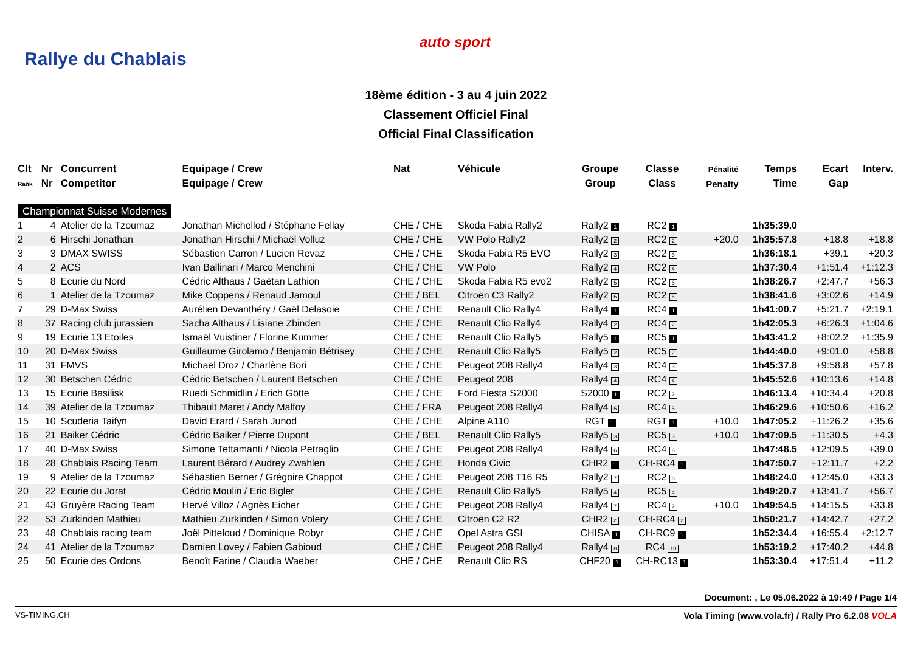Rallye du Chablais
auto sport
18ème édition - 3 au 4 juin 2022
Classement Officiel Final
Official Final Classification
| Clt | Nr | Concurrent | Equipage / Crew | Nat | Véhicule | Groupe | Classe | Pénalité | Temps | Ecart | Interv. |
| --- | --- | --- | --- | --- | --- | --- | --- | --- | --- | --- | --- |
| Rank | Nr | Competitor | Equipage / Crew | | | Group | Class | Penalty | Time | Gap | |
| Championnat Suisse Modernes | | | | | | | | | | | |
| 1 | 4 | Atelier de la Tzoumaz | Jonathan Michellod / Stéphane Fellay | CHE / CHE | Skoda Fabia Rally2 | Rally2 1 | RC2 1 | | 1h35:39.0 | | |
| 2 | 6 | Hirschi Jonathan | Jonathan Hirschi / Michaël Volluz | CHE / CHE | VW Polo Rally2 | Rally2 2 | RC2 2 | +20.0 | 1h35:57.8 | +18.8 | +18.8 |
| 3 | 3 | DMAX SWISS | Sébastien Carron / Lucien Revaz | CHE / CHE | Skoda Fabia R5 EVO | Rally2 3 | RC2 3 | | 1h36:18.1 | +39.1 | +20.3 |
| 4 | 2 | ACS | Ivan Ballinari / Marco Menchini | CHE / CHE | VW Polo | Rally2 4 | RC2 4 | | 1h37:30.4 | +1:51.4 | +1:12.3 |
| 5 | 8 | Ecurie du Nord | Cédric Althaus / Gaëtan Lathion | CHE / CHE | Skoda Fabia R5 evo2 | Rally2 5 | RC2 5 | | 1h38:26.7 | +2:47.7 | +56.3 |
| 6 | 1 | Atelier de la Tzoumaz | Mike Coppens / Renaud Jamoul | CHE / BEL | Citroën C3 Rally2 | Rally2 6 | RC2 6 | | 1h38:41.6 | +3:02.6 | +14.9 |
| 7 | 29 | D-Max Swiss | Aurélien Devanthéry / Gaël Delasoie | CHE / CHE | Renault Clio Rally4 | Rally4 1 | RC4 1 | | 1h41:00.7 | +5:21.7 | +2:19.1 |
| 8 | 37 | Racing club jurassien | Sacha Althaus / Lisiane Zbinden | CHE / CHE | Renault Clio Rally4 | Rally4 2 | RC4 2 | | 1h42:05.3 | +6:26.3 | +1:04.6 |
| 9 | 19 | Ecurie 13 Etoiles | Ismaël Vuistiner / Florine Kummer | CHE / CHE | Renault Clio Rally5 | Rally5 1 | RC5 1 | | 1h43:41.2 | +8:02.2 | +1:35.9 |
| 10 | 20 | D-Max Swiss | Guillaume Girolamo / Benjamin Bétrisey | CHE / CHE | Renault Clio Rally5 | Rally5 2 | RC5 2 | | 1h44:40.0 | +9:01.0 | +58.8 |
| 11 | 31 | FMVS | Michaël Droz / Charlène Bori | CHE / CHE | Peugeot 208 Rally4 | Rally4 3 | RC4 3 | | 1h45:37.8 | +9:58.8 | +57.8 |
| 12 | 30 | Betschen Cédric | Cédric Betschen / Laurent Betschen | CHE / CHE | Peugeot 208 | Rally4 4 | RC4 4 | | 1h45:52.6 | +10:13.6 | +14.8 |
| 13 | 15 | Ecurie Basilisk | Ruedi Schmidlin / Erich Götte | CHE / CHE | Ford Fiesta S2000 | S2000 1 | RC2 7 | | 1h46:13.4 | +10:34.4 | +20.8 |
| 14 | 39 | Atelier de la Tzoumaz | Thibault Maret / Andy Malfoy | CHE / FRA | Peugeot 208 Rally4 | Rally4 5 | RC4 5 | | 1h46:29.6 | +10:50.6 | +16.2 |
| 15 | 10 | Scuderia Taifyn | David Erard / Sarah Junod | CHE / CHE | Alpine A110 | RGT 1 | RGT 1 | +10.0 | 1h47:05.2 | +11:26.2 | +35.6 |
| 16 | 21 | Baiker Cédric | Cédric Baiker / Pierre Dupont | CHE / BEL | Renault Clio Rally5 | Rally5 3 | RC5 3 | +10.0 | 1h47:09.5 | +11:30.5 | +4.3 |
| 17 | 40 | D-Max Swiss | Simone Tettamanti / Nicola Petraglio | CHE / CHE | Peugeot 208 Rally4 | Rally4 6 | RC4 6 | | 1h47:48.5 | +12:09.5 | +39.0 |
| 18 | 28 | Chablais Racing Team | Laurent Bérard / Audrey Zwahlen | CHE / CHE | Honda Civic | CHR2 1 | CH-RC4 1 | | 1h47:50.7 | +12:11.7 | +2.2 |
| 19 | 9 | Atelier de la Tzoumaz | Sébastien Berner / Grégoire Chappot | CHE / CHE | Peugeot 208 T16 R5 | Rally2 7 | RC2 8 | | 1h48:24.0 | +12:45.0 | +33.3 |
| 20 | 22 | Ecurie du Jorat | Cédric Moulin / Eric Bigler | CHE / CHE | Renault Clio Rally5 | Rally5 4 | RC5 4 | | 1h49:20.7 | +13:41.7 | +56.7 |
| 21 | 43 | Gruyère Racing Team | Hervé Villoz / Agnès Eicher | CHE / CHE | Peugeot 208 Rally4 | Rally4 7 | RC4 7 | +10.0 | 1h49:54.5 | +14:15.5 | +33.8 |
| 22 | 53 | Zurkinden Mathieu | Mathieu Zurkinden / Simon Volery | CHE / CHE | Citroën C2 R2 | CHR2 2 | CH-RC4 2 | | 1h50:21.7 | +14:42.7 | +27.2 |
| 23 | 48 | Chablais racing team | Joël Pitteloud / Dominique Robyr | CHE / CHE | Opel Astra GSI | CHISA 1 | CH-RC9 1 | | 1h52:34.4 | +16:55.4 | +2:12.7 |
| 24 | 41 | Atelier de la Tzoumaz | Damien Lovey / Fabien Gabioud | CHE / CHE | Peugeot 208 Rally4 | Rally4 8 | RC4 10 | | 1h53:19.2 | +17:40.2 | +44.8 |
| 25 | 50 | Ecurie des Ordons | Benoît Farine / Claudia Waeber | CHE / CHE | Renault Clio RS | CHF20 1 | CH-RC13 1 | | 1h53:30.4 | +17:51.4 | +11.2 |
Document: , Le 05.06.2022 à 19:49 / Page 1/4
VS-TIMING.CH Vola Timing (www.vola.fr) / Rally Pro 6.2.08 VOLA